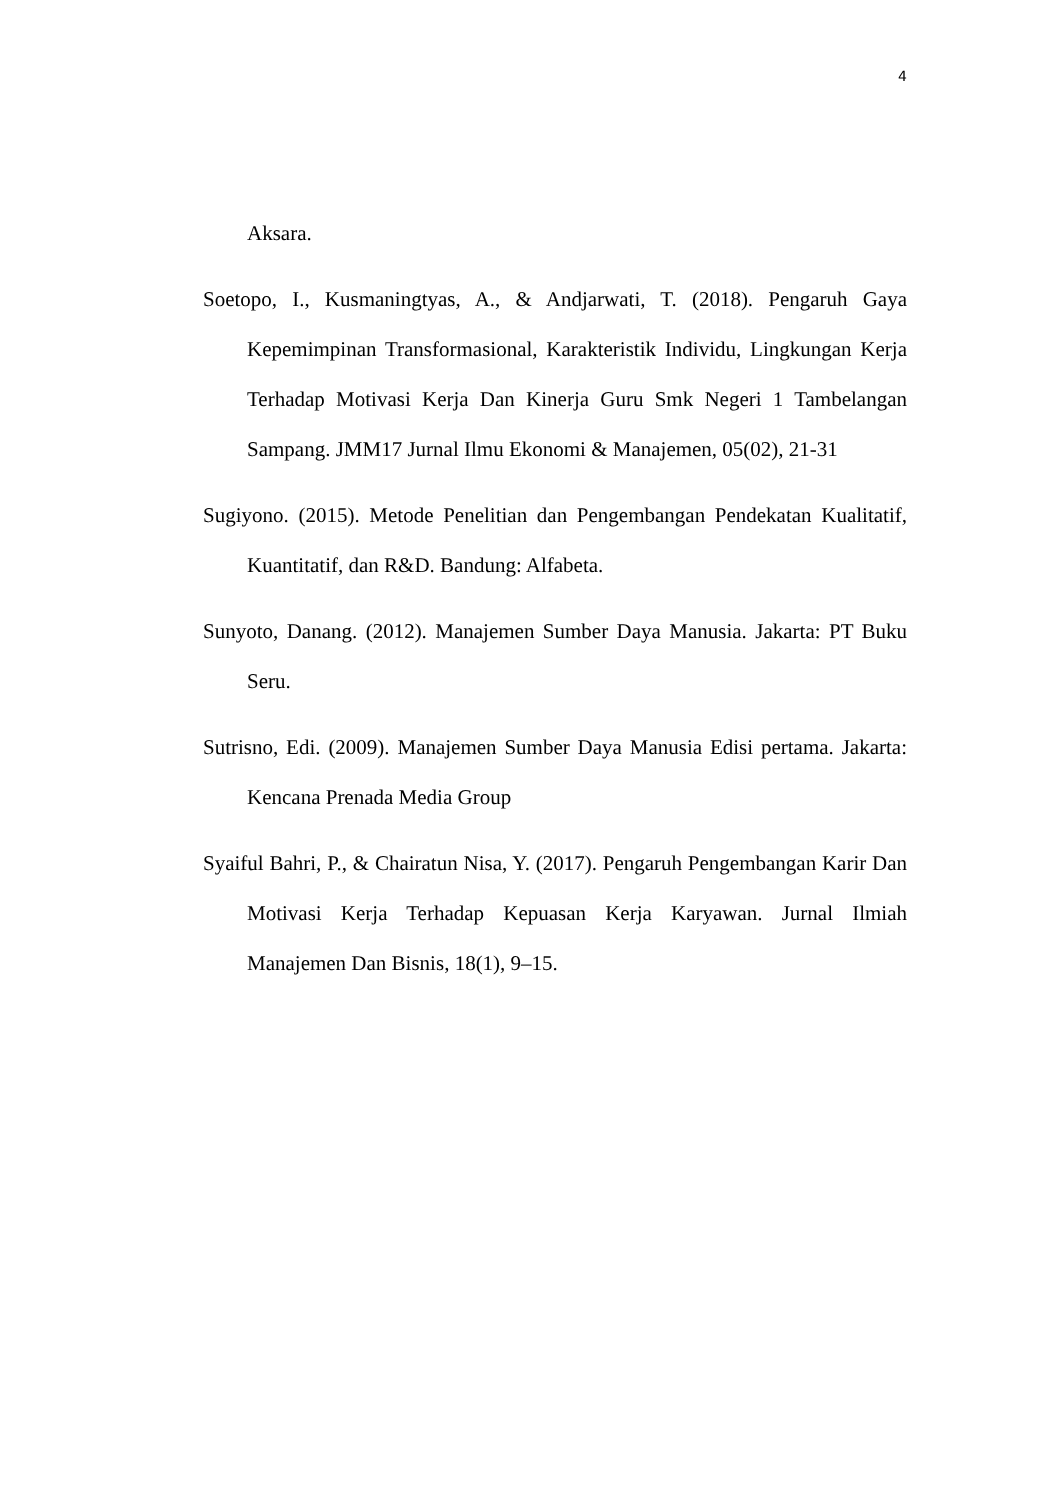4
Aksara.
Soetopo, I., Kusmaningtyas, A., & Andjarwati, T. (2018). Pengaruh Gaya Kepemimpinan Transformasional, Karakteristik Individu, Lingkungan Kerja Terhadap Motivasi Kerja Dan Kinerja Guru Smk Negeri 1 Tambelangan Sampang. JMM17 Jurnal Ilmu Ekonomi & Manajemen, 05(02), 21-31
Sugiyono. (2015). Metode Penelitian dan Pengembangan Pendekatan Kualitatif, Kuantitatif, dan R&D. Bandung: Alfabeta.
Sunyoto, Danang. (2012). Manajemen Sumber Daya Manusia. Jakarta: PT Buku Seru.
Sutrisno, Edi. (2009). Manajemen Sumber Daya Manusia Edisi pertama. Jakarta: Kencana Prenada Media Group
Syaiful Bahri, P., & Chairatun Nisa, Y. (2017). Pengaruh Pengembangan Karir Dan Motivasi Kerja Terhadap Kepuasan Kerja Karyawan. Jurnal Ilmiah Manajemen Dan Bisnis, 18(1), 9–15.